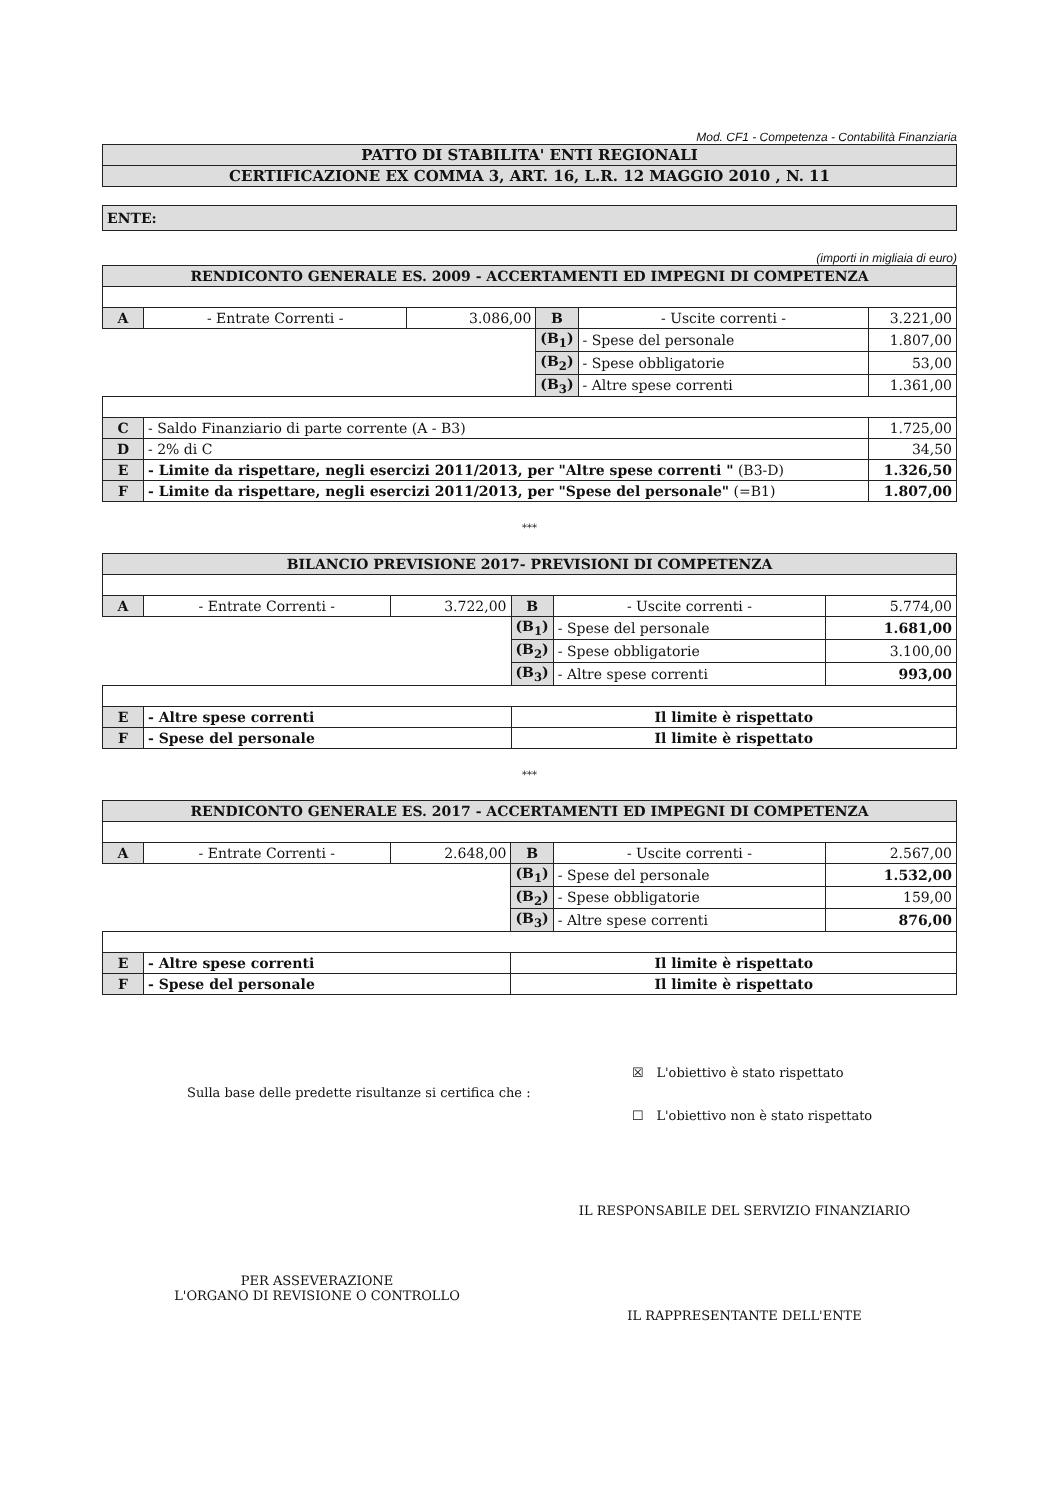Mod. CF1 - Competenza - Contabilità Finanziaria
| PATTO DI STABILITA' ENTI REGIONALI |
| CERTIFICAZIONE EX COMMA 3, ART. 16, L.R. 12 MAGGIO 2010 , N. 11 |
| ENTE: |
(importi in migliaia di euro)
| RENDICONTO GENERALE ES. 2009 - ACCERTAMENTI ED IMPEGNI DI COMPETENZA | | | | | |
| A | - Entrate Correnti - | 3.086,00 | B | - Uscite correnti - | 3.221,00 |
| | | | (B<sub>1</sub>) | - Spese del personale | 1.807,00 |
| | | | (B<sub>2</sub>) | - Spese obbligatorie | 53,00 |
| | | | (B<sub>3</sub>) | - Altre spese correnti | 1.361,00 |
| C | - Saldo Finanziario di parte corrente (A - B3) | | | | 1.725,00 |
| D | - 2% di C | | | | 34,50 |
| E | - Limite da rispettare, negli esercizi 2011/2013, per "Altre spese correnti " (B3-D) | | | | 1.326,50 |
| F | - Limite da rispettare, negli esercizi 2011/2013, per "Spese del personale" (=B1) | | | | 1.807,00 |
***
| BILANCIO PREVISIONE 2017- PREVISIONI DI COMPETENZA | | | | | |
| A | - Entrate Correnti - | 3.722,00 | B | - Uscite correnti - | 5.774,00 |
| | | | (B<sub>1</sub>) | - Spese del personale | 1.681,00 |
| | | | (B<sub>2</sub>) | - Spese obbligatorie | 3.100,00 |
| | | | (B<sub>3</sub>) | - Altre spese correnti | 993,00 |
| E | - Altre spese correnti | | Il limite è rispettato | | |
| F | - Spese del personale | | Il limite è rispettato | | |
***
| RENDICONTO GENERALE ES. 2017 - ACCERTAMENTI ED IMPEGNI DI COMPETENZA | | | | | |
| A | - Entrate Correnti - | 2.648,00 | B | - Uscite correnti - | 2.567,00 |
| | | | (B<sub>1</sub>) | - Spese del personale | 1.532,00 |
| | | | (B<sub>2</sub>) | - Spese obbligatorie | 159,00 |
| | | | (B<sub>3</sub>) | - Altre spese correnti | 876,00 |
| E | - Altre spese correnti | | Il limite è rispettato | | |
| F | - Spese del personale | | Il limite è rispettato | | |
Sulla base delle predette risultanze si certifica che :
☒ L'obiettivo è stato rispettato
☐ L'obiettivo non è stato rispettato
PER ASSEVERAZIONE
L'ORGANO DI REVISIONE O CONTROLLO
IL RESPONSABILE DEL SERVIZIO FINANZIARIO
IL RAPPRESENTANTE DELL'ENTE